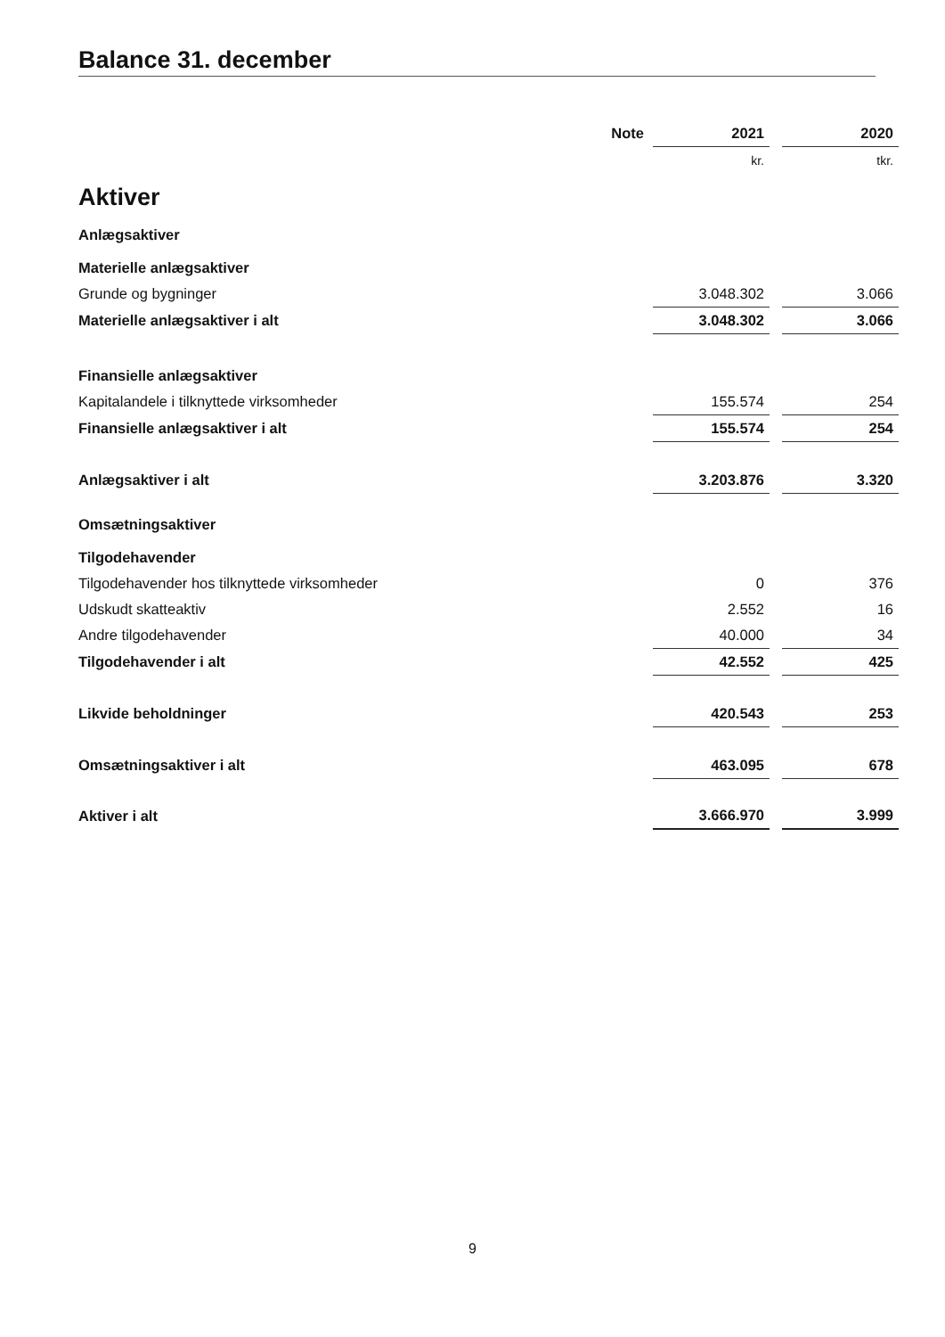Balance 31. december
| | Note | 2021 | | 2020 |
| | | kr. | | tkr. |
| Aktiver | | | | |
| Anlægsaktiver | | | | |
| Materielle anlægsaktiver | | | | |
| Grunde og bygninger | | 3.048.302 | | 3.066 |
| Materielle anlægsaktiver i alt | | 3.048.302 | | 3.066 |
| Finansielle anlægsaktiver | | | | |
| Kapitalandele i tilknyttede virksomheder | | 155.574 | | 254 |
| Finansielle anlægsaktiver i alt | | 155.574 | | 254 |
| Anlægsaktiver i alt | | 3.203.876 | | 3.320 |
| Omsætningsaktiver | | | | |
| Tilgodehavender | | | | |
| Tilgodehavender hos tilknyttede virksomheder | | 0 | | 376 |
| Udskudt skatteaktiv | | 2.552 | | 16 |
| Andre tilgodehavender | | 40.000 | | 34 |
| Tilgodehavender i alt | | 42.552 | | 425 |
| Likvide beholdninger | | 420.543 | | 253 |
| Omsætningsaktiver i alt | | 463.095 | | 678 |
| Aktiver i alt | | 3.666.970 | | 3.999 |
9